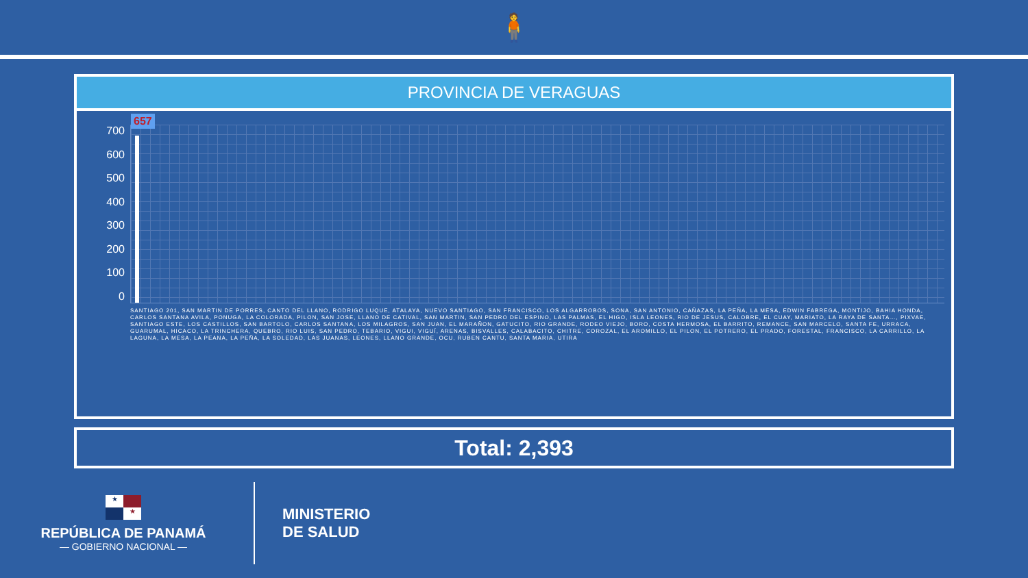🧍
PROVINCIA DE VERAGUAS
700
600
500
400
300
200
100
0
657
SANTIAGO 201, SAN MARTIN DE PORRES, CANTO DEL LLANO, RODRIGO LUQUE, ATALAYA, NUEVO SANTIAGO, SAN FRANCISCO, LOS ALGARROBOS, SONA, SAN ANTONIO, CAÑAZAS, LA PEÑA, LA MESA, EDWIN FABREGA, MONTIJO, BAHIA HONDA, CARLOS SANTANA AVILA, PONUGA, LA COLORADA, PILON, SAN JOSE, LLANO DE CATIVAL, SAN MARTIN, SAN PEDRO DEL ESPINO, LAS PALMAS, EL HIGO, ISLA LEONES, RIO DE JESUS, CALOBRE, EL CUAY, MARIATO, LA RAYA DE SANTA…, PIXVAE, SANTIAGO ESTE, LOS CASTILLOS, SAN BARTOLO, CARLOS SANTANA, LOS MILAGROS, SAN JUAN, EL MARAÑON, GATUCITO, RIO GRANDE, RODEO VIEJO, BORO, COSTA HERMOSA, EL BARRITO, REMANCE, SAN MARCELO, SANTA FE, URRACA, GUARUMAL, HICACO, LA TRINCHERA, QUEBRO, RIO LUIS, SAN PEDRO, TEBARIO, VIGUI, VIGUÍ, ARENAS, BISVALLES, CALABACITO, CHITRE, COROZAL, EL AROMILLO, EL PILON, EL POTRERO, EL PRADO, FORESTAL, FRANCISCO, LA CARRILLO, LA LAGUNA, LA MESA, LA PEANA, LA PEÑA, LA SOLEDAD, LAS JUANAS, LEONES, LLANO GRANDE, OCU, RUBEN CANTU, SANTA MARIA, UTIRA
Total: 2,393
★ ★
REPÚBLICA DE PANAMÁ
— GOBIERNO NACIONAL —
MINISTERIO
DE SALUD